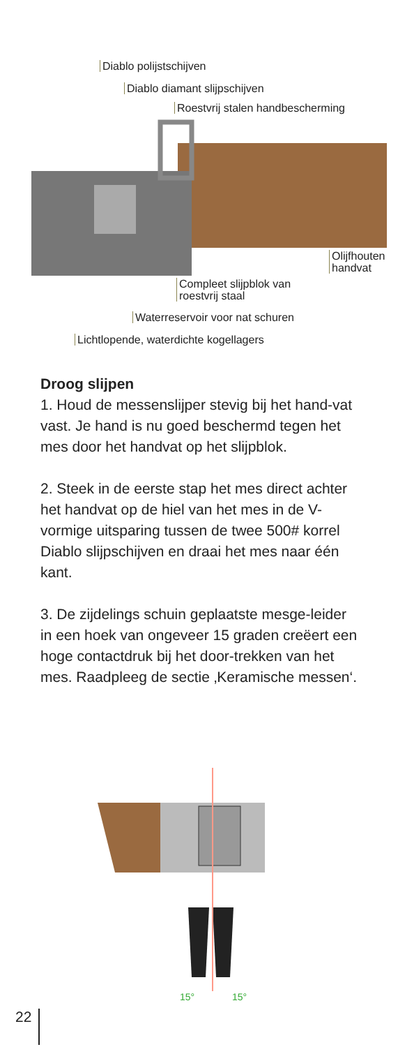Diablo polijstschijven
Diablo diamant slijpschijven
Roestvrij stalen handbescherming
Olijfhouten
handvat
Compleet slijpblok van
roestvrij staal
Waterreservoir voor nat schuren
Lichtlopende, waterdichte kogellagers
Droog slijpen
1. Houd de messenslijper stevig bij het hand-vat vast. Je hand is nu goed beschermd tegen het mes door het handvat op het slijpblok.
2. Steek in de eerste stap het mes direct achter het handvat op de hiel van het mes in de V-vormige uitsparing tussen de twee 500# korrel Diablo slijpschijven en draai het mes naar één kant.
3. De zijdelings schuin geplaatste mesge-leider in een hoek van ongeveer 15 graden creëert een hoge contactdruk bij het door-trekken van het mes. Raadpleeg de sectie ‚Keramische messen‘.
15° 15°
22